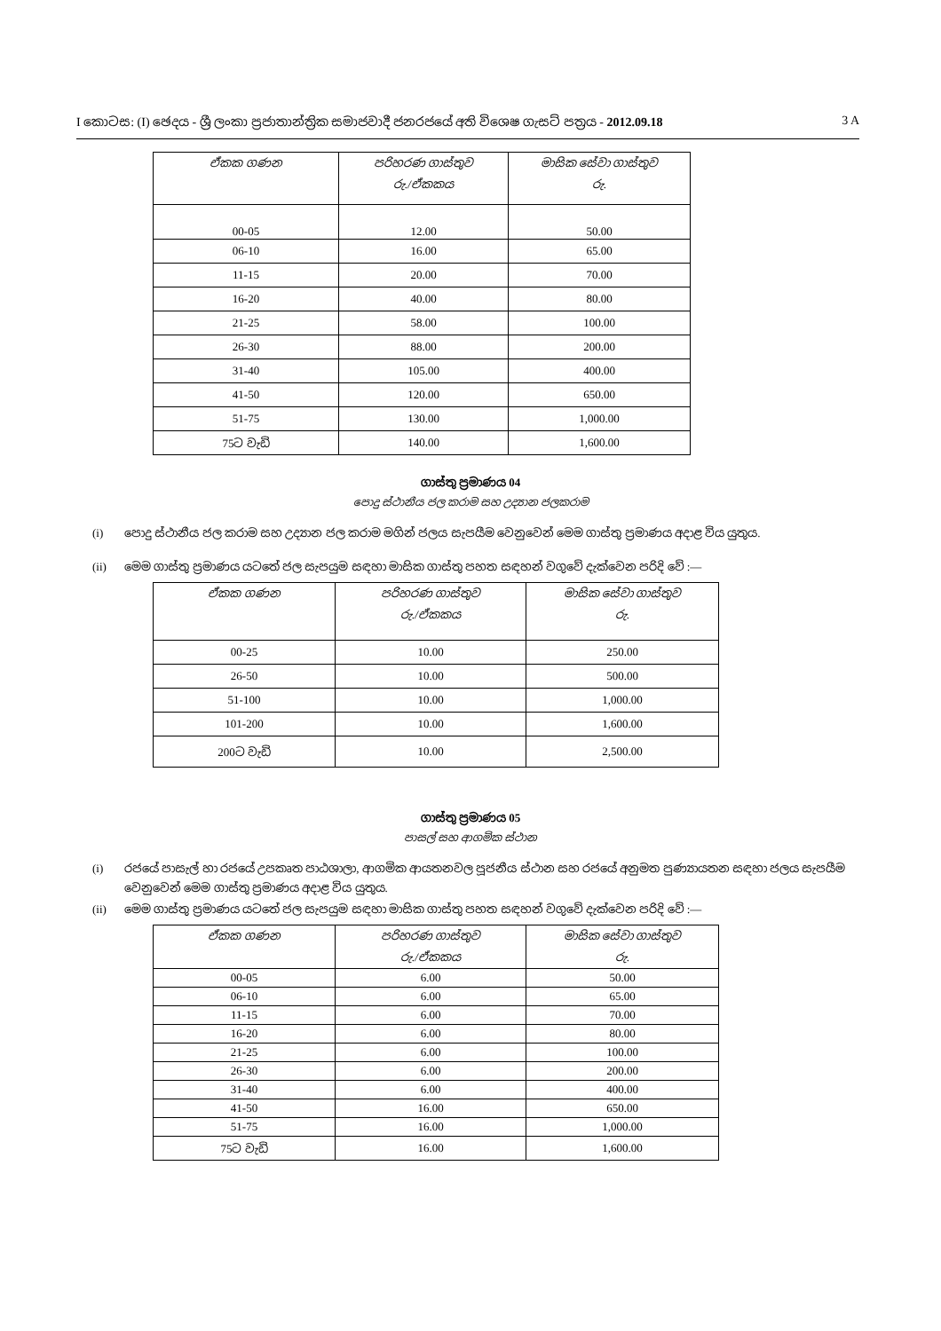I කොටස: (I) ඡෙදය - ශ්‍රී ලංකා ප්‍රජාතාන්ත්‍රික සමාජවාදී ජනරජයේ අති විශෙෂ ගැසට් පත්‍රය - 2012.09.18 3 A
| ඒකක ගණන | පරිහරණ ගාස්තුව රු./ඒකකය | මාසික සේවා ගාස්තුව රු. |
| --- | --- | --- |
| 00-05 | 12.00 | 50.00 |
| 06-10 | 16.00 | 65.00 |
| 11-15 | 20.00 | 70.00 |
| 16-20 | 40.00 | 80.00 |
| 21-25 | 58.00 | 100.00 |
| 26-30 | 88.00 | 200.00 |
| 31-40 | 105.00 | 400.00 |
| 41-50 | 120.00 | 650.00 |
| 51-75 | 130.00 | 1,000.00 |
| 75ට වැඩි | 140.00 | 1,600.00 |
ගාස්තු ප්‍රමාණය 04
පොදු ස්ථානීය ජල කරාම සහ උද්‍යාන ජලකරාම
(i) පොදු ස්ථානීය ජල කරාම සහ උද්‍යාන ජල කරාම මගින් ජලය සැපයීම වෙනුවෙන් මෙම ගාස්තු ප්‍රමාණය අදාළ විය යුතුය.
(ii) මෙම ගාස්තු ප්‍රමාණය යටතේ ජල සැපයුම සඳහා මාසික ගාස්තු පහත සඳහන් වගුවේ දැක්වෙන පරිදි වේ :—
| ඒකක ගණන | පරිහරණ ගාස්තුව රු./ඒකකය | මාසික සේවා ගාස්තුව රු. |
| --- | --- | --- |
| 00-25 | 10.00 | 250.00 |
| 26-50 | 10.00 | 500.00 |
| 51-100 | 10.00 | 1,000.00 |
| 101-200 | 10.00 | 1,600.00 |
| 200ට වැඩි | 10.00 | 2,500.00 |
ගාස්තු ප්‍රමාණය 05
පාසල් සහ ආගමික ස්ථාන
(i) රජයේ පාසැල් හා රජයේ උපකෘත පාඨශාලා, ආගමික ආයතනවල පූජනීය ස්ථාන සහ රජයේ අනුමත පුණ්‍යායතන සඳහා ජලය සැපයීම වෙනුවෙන් මෙම ගාස්තු ප්‍රමාණය අදාළ විය යුතුය.
(ii) මෙම ගාස්තු ප්‍රමාණය යටතේ ජල සැපයුම සඳහා මාසික ගාස්තු පහත සඳහන් වගුවේ දැක්වෙන පරිදි වේ :—
| ඒකක ගණන | පරිහරණ ගාස්තුව රු./ඒකකය | මාසික සේවා ගාස්තුව රු. |
| --- | --- | --- |
| 00-05 | 6.00 | 50.00 |
| 06-10 | 6.00 | 65.00 |
| 11-15 | 6.00 | 70.00 |
| 16-20 | 6.00 | 80.00 |
| 21-25 | 6.00 | 100.00 |
| 26-30 | 6.00 | 200.00 |
| 31-40 | 6.00 | 400.00 |
| 41-50 | 16.00 | 650.00 |
| 51-75 | 16.00 | 1,000.00 |
| 75ට වැඩි | 16.00 | 1,600.00 |